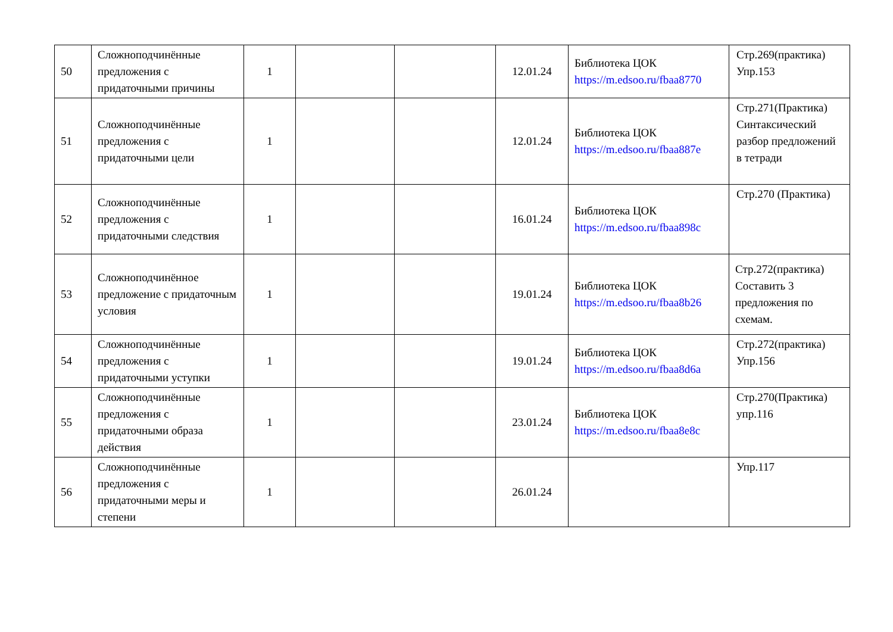| 50 | Сложноподчинённые предложения с придаточными причины | 1 | | | 12.01.24 | Библиотека ЦОК https://m.edsoo.ru/fbaa8770 | Стр.269(практика) Упр.153 |
| 51 | Сложноподчинённые предложения с придаточными цели | 1 | | | 12.01.24 | Библиотека ЦОК https://m.edsoo.ru/fbaa887e | Стр.271(Практика) Синтаксический разбор предложений в тетради |
| 52 | Сложноподчинённые предложения с придаточными следствия | 1 | | | 16.01.24 | Библиотека ЦОК https://m.edsoo.ru/fbaa898c | Стр.270 (Практика) |
| 53 | Сложноподчинённое предложение с придаточным условия | 1 | | | 19.01.24 | Библиотека ЦОК https://m.edsoo.ru/fbaa8b26 | Стр.272(практика) Составить 3 предложения по схемам. |
| 54 | Сложноподчинённые предложения с придаточными уступки | 1 | | | 19.01.24 | Библиотека ЦОК https://m.edsoo.ru/fbaa8d6a | Стр.272(практика) Упр.156 |
| 55 | Сложноподчинённые предложения с придаточными образа действия | 1 | | | 23.01.24 | Библиотека ЦОК https://m.edsoo.ru/fbaa8e8c | Стр.270(Практика) упр.116 |
| 56 | Сложноподчинённые предложения с придаточными меры и степени | 1 | | | 26.01.24 | | Упр.117 |